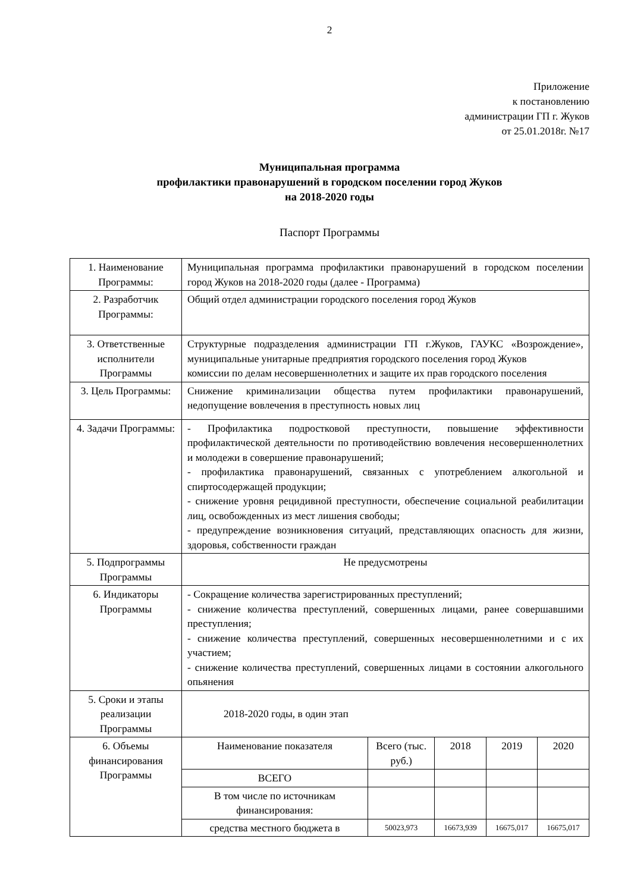2
Приложение
к постановлению
администрации ГП г. Жуков
от 25.01.2018г. №17
Муниципальная программа
профилактики правонарушений в городском поселении город Жуков
на 2018-2020 годы
Паспорт Программы
| 1. Наименование Программы: | Муниципальная программа профилактики правонарушений в городском поселении город Жуков на 2018-2020 годы (далее - Программа) | | | | |
| 2. Разработчик Программы: | Общий отдел администрации городского поселения город Жуков | | | | |
| 3. Ответственные исполнители Программы | Структурные подразделения администрации ГП г.Жуков, ГАУКС «Возрождение», муниципальные унитарные предприятия городского поселения город Жуков комиссии по делам несовершеннолетних и защите их прав городского поселения | | | | |
| 3. Цель Программы: | Снижение криминализации общества путем профилактики правонарушений, недопущение вовлечения в преступность новых лиц | | | | |
| 4. Задачи Программы: | - Профилактика подростковой преступности, повышение эффективности профилактической деятельности по противодействию вовлечения несовершеннолетних и молодежи в совершение правонарушений; - профилактика правонарушений, связанных с употреблением алкогольной и спиртосодержащей продукции; - снижение уровня рецидивной преступности, обеспечение социальной реабилитации лиц, освобожденных из мест лишения свободы; - предупреждение возникновения ситуаций, представляющих опасность для жизни, здоровья, собственности граждан | | | | |
| 5. Подпрограммы Программы | Не предусмотрены | | | | |
| 6. Индикаторы Программы | - Сокращение количества зарегистрированных преступлений; - снижение количества преступлений, совершенных лицами, ранее совершавшими преступления; - снижение количества преступлений, совершенных несовершеннолетними и с их участием; - снижение количества преступлений, совершенных лицами в состоянии алкогольного опьянения | | | | |
| 5. Сроки и этапы реализации Программы | 2018-2020 годы, в один этап | | | | |
| 6. Объемы финансирования Программы | Наименование показателя | Всего (тыс. руб.) | 2018 | 2019 | 2020 |
| | ВСЕГО | | | | |
| | В том числе по источникам финансирования: | | | | |
| | средства местного бюджета в | 50023,973 | 16673,939 | 16675,017 | 16675,017 |